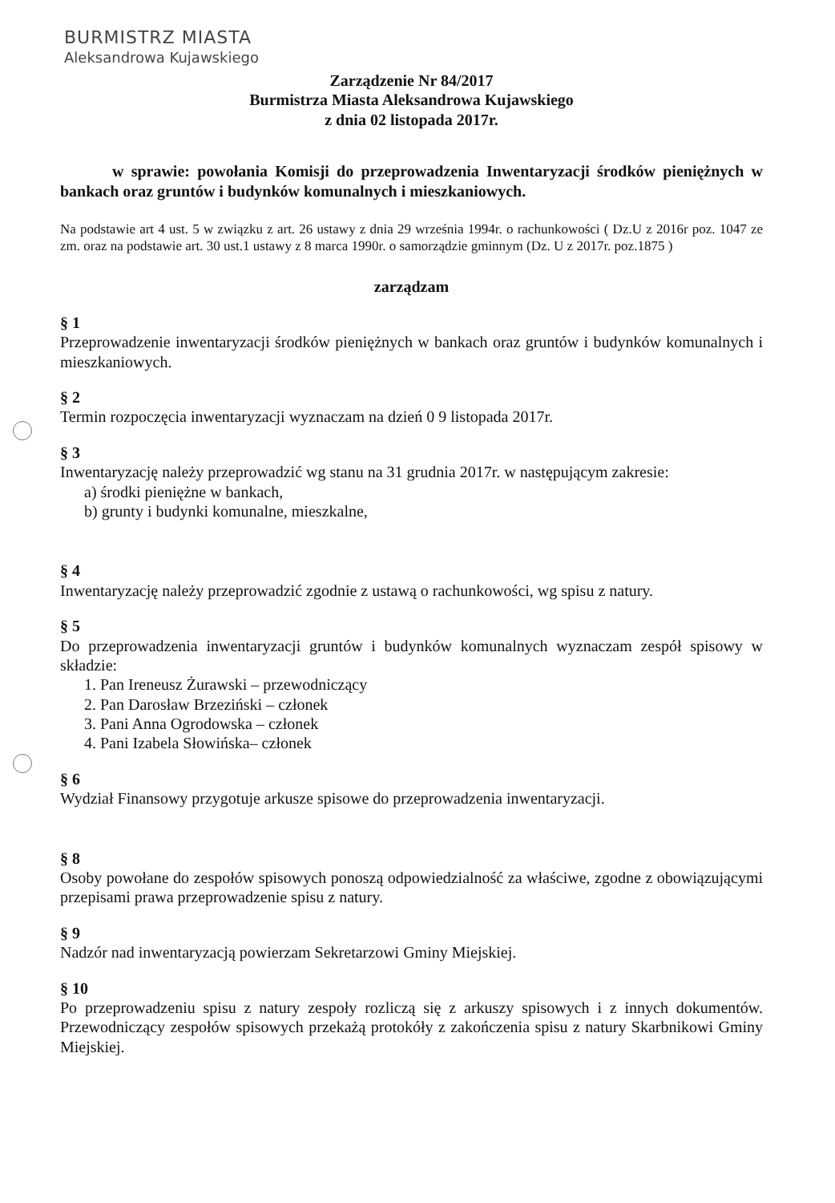BURMISTRZ MIASTA
Aleksandrowa Kujawskiego
Zarządzenie Nr 84/2017
Burmistrza Miasta Aleksandrowa Kujawskiego
z dnia 02 listopada 2017r.
w sprawie: powołania Komisji do przeprowadzenia Inwentaryzacji środków pieniężnych w bankach oraz gruntów i budynków komunalnych i mieszkaniowych.
Na podstawie art 4 ust. 5 w związku z art. 26 ustawy z dnia 29 września 1994r. o rachunkowości ( Dz.U z 2016r poz. 1047 ze zm. oraz na podstawie art. 30 ust.1 ustawy z 8 marca 1990r. o samorządzie gminnym (Dz. U z 2017r. poz.1875 )
zarządzam
§ 1
Przeprowadzenie inwentaryzacji środków pieniężnych w bankach oraz gruntów i budynków komunalnych i mieszkaniowych.
§ 2
Termin rozpoczęcia inwentaryzacji wyznaczam na dzień 0 9 listopada 2017r.
§ 3
Inwentaryzację należy przeprowadzić wg stanu na 31 grudnia 2017r. w następującym zakresie:
a) środki pieniężne w bankach,
b) grunty i budynki komunalne, mieszkalne,
§ 4
Inwentaryzację należy przeprowadzić zgodnie z ustawą o rachunkowości, wg spisu z natury.
§ 5
Do przeprowadzenia inwentaryzacji gruntów i budynków komunalnych wyznaczam zespół spisowy w składzie:
1. Pan Ireneusz Żurawski – przewodniczący
2. Pan Darosław Brzeziński – członek
3. Pani Anna Ogrodowska – członek
4. Pani Izabela Słowińska– członek
§ 6
Wydział Finansowy przygotuje arkusze spisowe do przeprowadzenia inwentaryzacji.
§ 8
Osoby powołane do zespołów spisowych ponoszą odpowiedzialność za właściwe, zgodne z obowiązującymi przepisami prawa przeprowadzenie spisu z natury.
§ 9
Nadzór nad inwentaryzacją powierzam Sekretarzowi Gminy Miejskiej.
§ 10
Po przeprowadzeniu spisu z natury zespoły rozliczą się z arkuszy spisowych i z innych dokumentów. Przewodniczący zespołów spisowych przekażą protokóły z zakończenia spisu z natury Skarbnikowi Gminy Miejskiej.